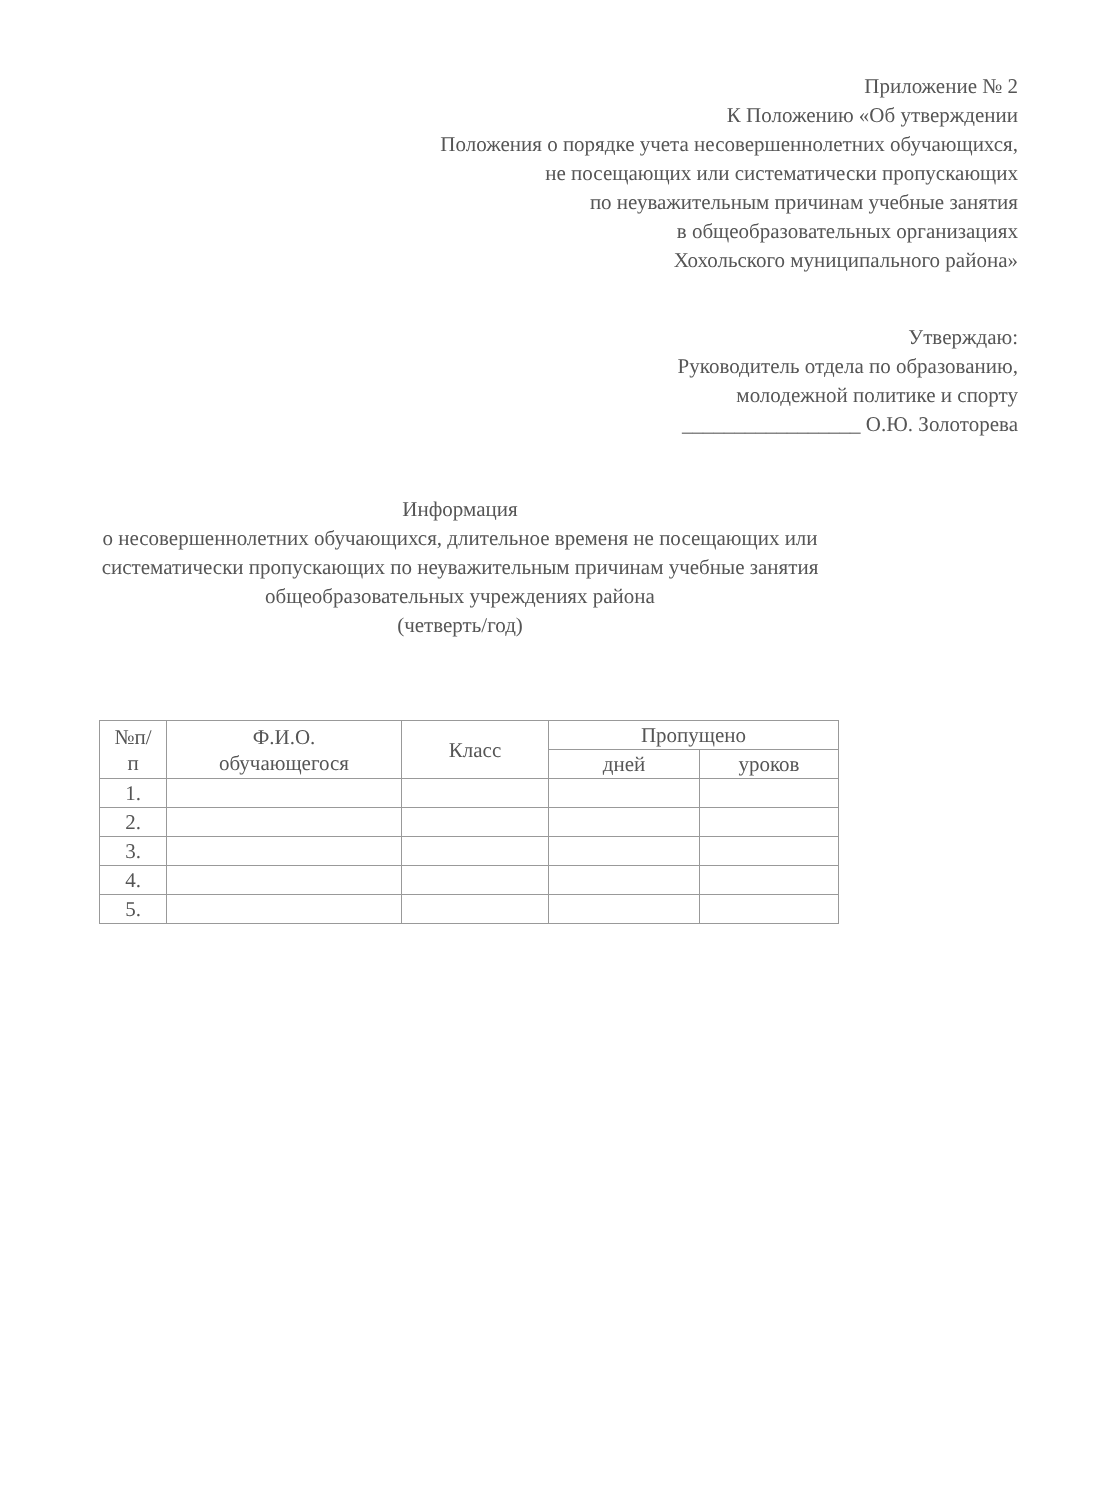Приложение № 2
К Положению «Об утверждении
Положения о порядке учета несовершеннолетних обучающихся,
не посещающих или систематически пропускающих
по неуважительным причинам учебные занятия
в общеобразовательных организациях
Хохольского муниципального района»
Утверждаю:
Руководитель отдела по образованию,
молодежной политике и спорту
_________________ О.Ю. Золоторева
Информация
о несовершеннолетних обучающихся, длительное временя не посещающих или
систематически пропускающих по неуважительным причинам учебные занятия
общеобразовательных учреждениях района
(четверть/год)
| №п/ п | Ф.И.О. обучающегося | Класс | Пропущено | |
| --- | --- | --- | --- | --- |
| | | | дней | уроков |
| 1. | | | | |
| 2. | | | | |
| 3. | | | | |
| 4. | | | | |
| 5. | | | | |